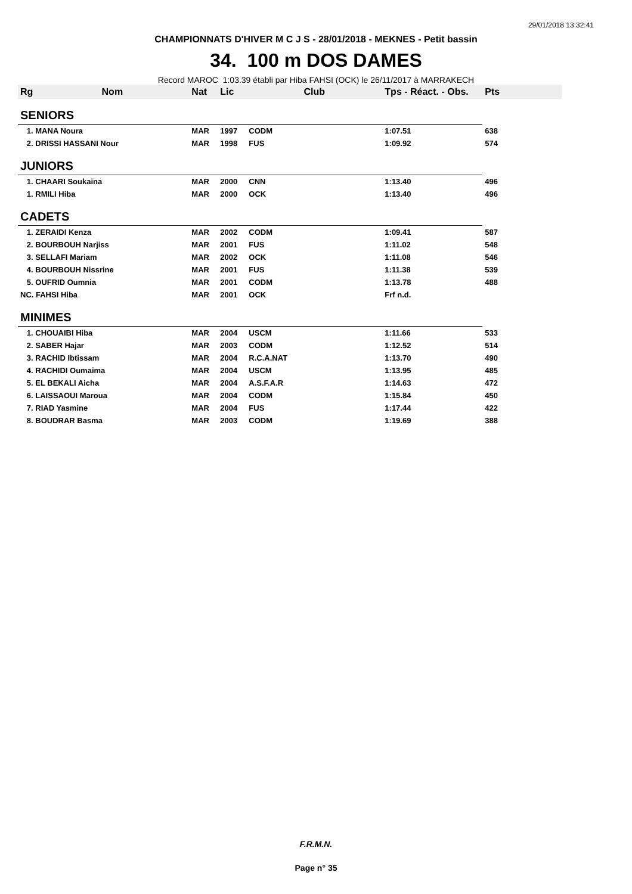29/01/2018 13:32:41
CHAMPIONNATS D'HIVER M C J S - 28/01/2018 - MEKNES - Petit bassin
34. 100 m DOS DAMES
Record MAROC 1:03.39 établi par Hiba FAHSI (OCK) le 26/11/2017 à MARRAKECH
| Rg | Nom | Nat | Lic | Club | Tps - Réact. - Obs. | Pts |
| --- | --- | --- | --- | --- | --- | --- |
| SENIORS | | | | | | |
| 1. MANA Noura | | MAR | 1997 | CODM | 1:07.51 | 638 |
| 2. DRISSI HASSANI Nour | | MAR | 1998 | FUS | 1:09.92 | 574 |
| JUNIORS | | | | | | |
| 1. CHAARI Soukaina | | MAR | 2000 | CNN | 1:13.40 | 496 |
| 1. RMILI Hiba | | MAR | 2000 | OCK | 1:13.40 | 496 |
| CADETS | | | | | | |
| 1. ZERAIDI Kenza | | MAR | 2002 | CODM | 1:09.41 | 587 |
| 2. BOURBOUH Narjiss | | MAR | 2001 | FUS | 1:11.02 | 548 |
| 3. SELLAFI Mariam | | MAR | 2002 | OCK | 1:11.08 | 546 |
| 4. BOURBOUH Nissrine | | MAR | 2001 | FUS | 1:11.38 | 539 |
| 5. OUFRID Oumnia | | MAR | 2001 | CODM | 1:13.78 | 488 |
| NC. FAHSI Hiba | | MAR | 2001 | OCK | Frf n.d. | |
| MINIMES | | | | | | |
| 1. CHOUAIBI Hiba | | MAR | 2004 | USCM | 1:11.66 | 533 |
| 2. SABER Hajar | | MAR | 2003 | CODM | 1:12.52 | 514 |
| 3. RACHID Ibtissam | | MAR | 2004 | R.C.A.NAT | 1:13.70 | 490 |
| 4. RACHIDI Oumaima | | MAR | 2004 | USCM | 1:13.95 | 485 |
| 5. EL BEKALI Aicha | | MAR | 2004 | A.S.F.A.R | 1:14.63 | 472 |
| 6. LAISSAOUI Maroua | | MAR | 2004 | CODM | 1:15.84 | 450 |
| 7. RIAD Yasmine | | MAR | 2004 | FUS | 1:17.44 | 422 |
| 8. BOUDRAR Basma | | MAR | 2003 | CODM | 1:19.69 | 388 |
F.R.M.N.
Page n° 35